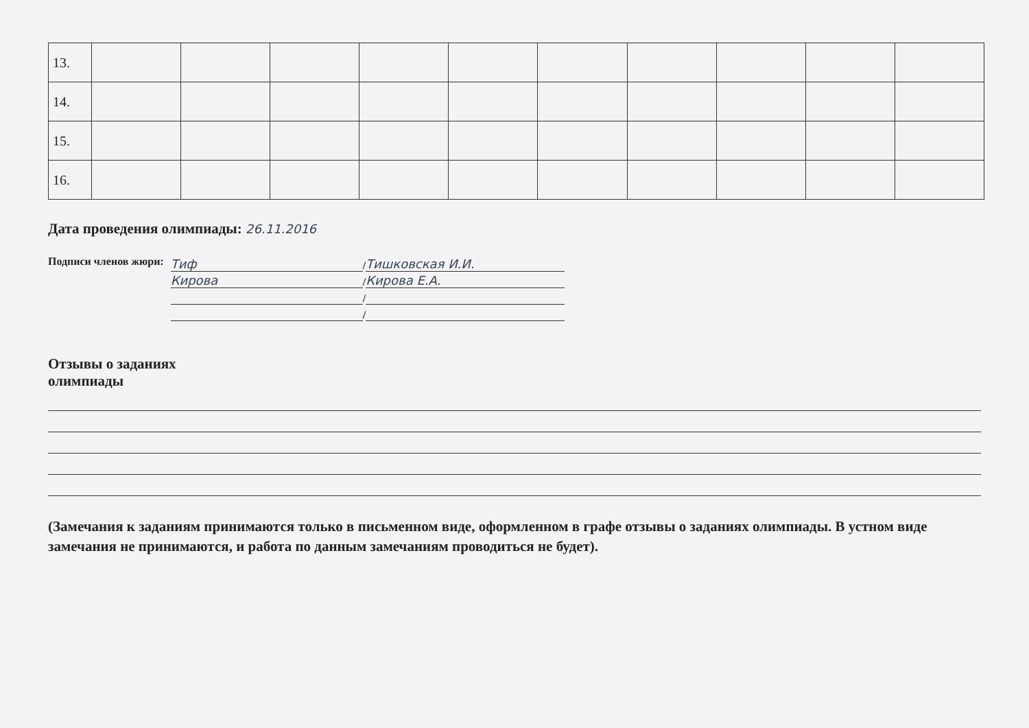| 13. | | | | | | | | | | |
| 14. | | | | | | | | | | |
| 15. | | | | | | | | | | |
| 16. | | | | | | | | | | |
Дата проведения олимпиады: 26.11.2016
Подписи членов жюри:
Тиф / Тишковская И.И.
Кирова / Кирова Е.А.
/
/
Отзывы о заданиях
олимпиады
(Замечания к заданиям принимаются только в письменном виде, оформленном в графе отзывы о заданиях олимпиады. В устном виде замечания не принимаются, и работа по данным замечаниям проводиться не будет).